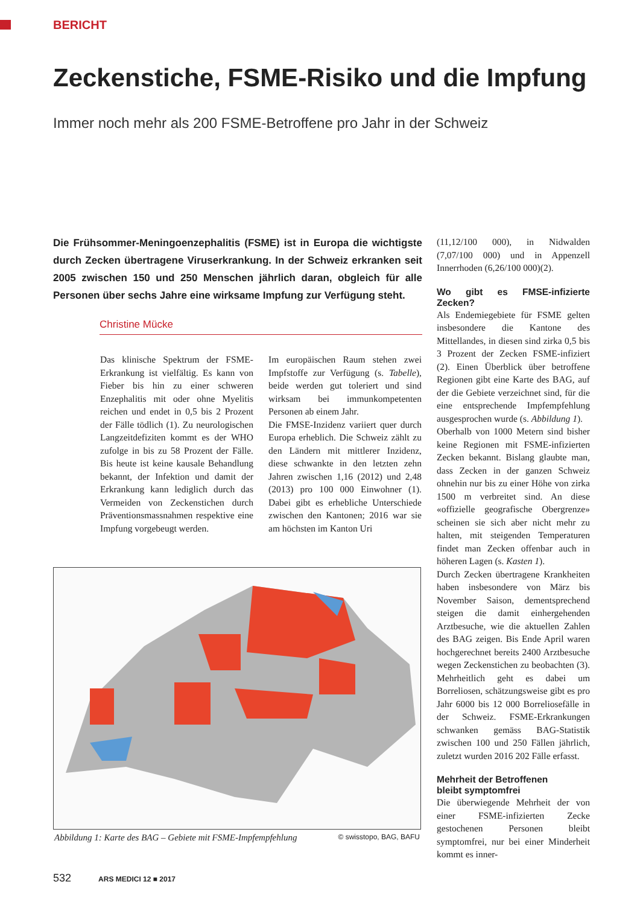BERICHT
Zeckenstiche, FSME-Risiko und die Impfung
Immer noch mehr als 200 FSME-Betroffene pro Jahr in der Schweiz
Die Frühsommer-Meningoenzephalitis (FSME) ist in Europa die wichtigste durch Zecken übertragene Viruserkrankung. In der Schweiz erkranken seit 2005 zwischen 150 und 250 Menschen jährlich daran, obgleich für alle Personen über sechs Jahre eine wirksame Impfung zur Verfügung steht.
Christine Mücke
Das klinische Spektrum der FSME-Erkrankung ist vielfältig. Es kann von Fieber bis hin zu einer schweren Enzephalitis mit oder ohne Myelitis reichen und endet in 0,5 bis 2 Prozent der Fälle tödlich (1). Zu neurologischen Langzeitdefiziten kommt es der WHO zufolge in bis zu 58 Prozent der Fälle. Bis heute ist keine kausale Behandlung bekannt, der Infektion und damit der Erkrankung kann lediglich durch das Vermeiden von Zeckenstichen durch Präventionsmassnahmen respektive eine Impfung vorgebeugt werden.
Im europäischen Raum stehen zwei Impfstoffe zur Verfügung (s. Tabelle), beide werden gut toleriert und sind wirksam bei immunkompetenten Personen ab einem Jahr.
Die FMSE-Inzidenz variiert quer durch Europa erheblich. Die Schweiz zählt zu den Ländern mit mittlerer Inzidenz, diese schwankte in den letzten zehn Jahren zwischen 1,16 (2012) und 2,48 (2013) pro 100 000 Einwohner (1). Dabei gibt es erhebliche Unterschiede zwischen den Kantonen; 2016 war sie am höchsten im Kanton Uri
(11,12/100 000), in Nidwalden (7,07/100 000) und in Appenzell Innerrhoden (6,26/100 000)(2).
Wo gibt es FMSE-infizierte Zecken?
Als Endemiegebiete für FSME gelten insbesondere die Kantone des Mittellandes, in diesen sind zirka 0,5 bis 3 Prozent der Zecken FSME-infiziert (2). Einen Überblick über betroffene Regionen gibt eine Karte des BAG, auf der die Gebiete verzeichnet sind, für die eine entsprechende Impfempfehlung ausgesprochen wurde (s. Abbildung 1).
Oberhalb von 1000 Metern sind bisher keine Regionen mit FSME-infizierten Zecken bekannt. Bislang glaubte man, dass Zecken in der ganzen Schweiz ohnehin nur bis zu einer Höhe von zirka 1500 m verbreitet sind. An diese «offizielle geografische Obergrenze» scheinen sie sich aber nicht mehr zu halten, mit steigenden Temperaturen findet man Zecken offenbar auch in höheren Lagen (s. Kasten 1).
Durch Zecken übertragene Krankheiten haben insbesondere von März bis November Saison, dementsprechend steigen die damit einhergehenden Arztbesuche, wie die aktuellen Zahlen des BAG zeigen. Bis Ende April waren hochgerechnet bereits 2400 Arztbesuche wegen Zeckenstichen zu beobachten (3). Mehrheitlich geht es dabei um Borreliosen, schätzungsweise gibt es pro Jahr 6000 bis 12 000 Borreliosefälle in der Schweiz. FSME-Erkrankungen schwanken gemäss BAG-Statistik zwischen 100 und 250 Fällen jährlich, zuletzt wurden 2016 202 Fälle erfasst.
Mehrheit der Betroffenen
bleibt symptomfrei
Die überwiegende Mehrheit der von einer FSME-infizierten Zecke gestochenen Personen bleibt symptomfrei, nur bei einer Minderheit kommt es inner-
Abbildung 1: Karte des BAG – Gebiete mit FSME-Impfempfehlung © swisstopo, BAG, BAFU
532 ARS MEDICI 12 ■ 2017